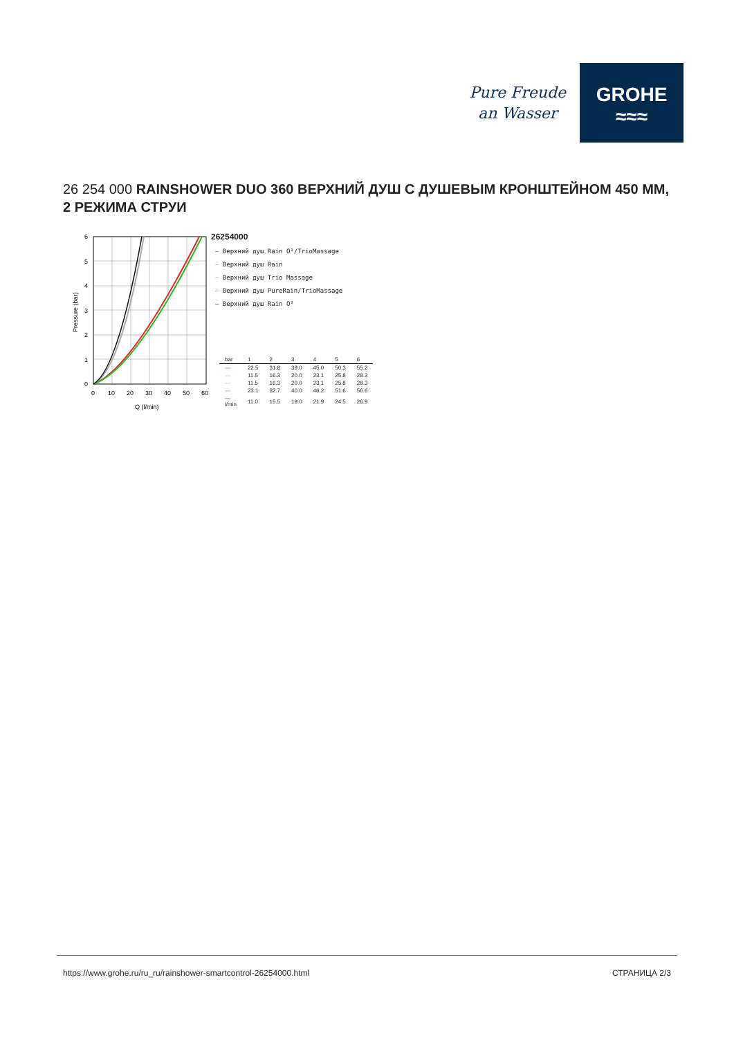Pure Freude
an Wasser
GROHE
≈≈≈
26 254 000 RAINSHOWER DUO 360 ВЕРХНИЙ ДУШ С ДУШЕВЫМ КРОНШТЕЙНОМ 450 ММ, 2 РЕЖИМА СТРУИ
Pressure (bar)
6
5
4
3
2
1
0
0
10
20
30
40
50
60
Q (l/min)
26254000
— Верхний душ Rain O²/TrioMassage
— Верхний душ Rain
— Верхний душ Trio Massage
— Верхний душ PureRain/TrioMassage
— Верхний душ Rain O²
| bar | 1 | 2 | 3 | 4 | 5 | 6 |
| --- | --- | --- | --- | --- | --- | --- |
| — | 22.5 | 31.8 | 39.0 | 45.0 | 50.3 | 55.2 |
| — | 11.5 | 16.3 | 20.0 | 23.1 | 25.8 | 28.3 |
| — | 11.5 | 16.3 | 20.0 | 23.1 | 25.8 | 28.3 |
| — | 23.1 | 32.7 | 40.0 | 46.2 | 51.6 | 56.6 |
| — l/min | 11.0 | 15.5 | 19.0 | 21.9 | 24.5 | 26.9 |
https://www.grohe.ru/ru_ru/rainshower-smartcontrol-26254000.html СТРАНИЦА 2/3